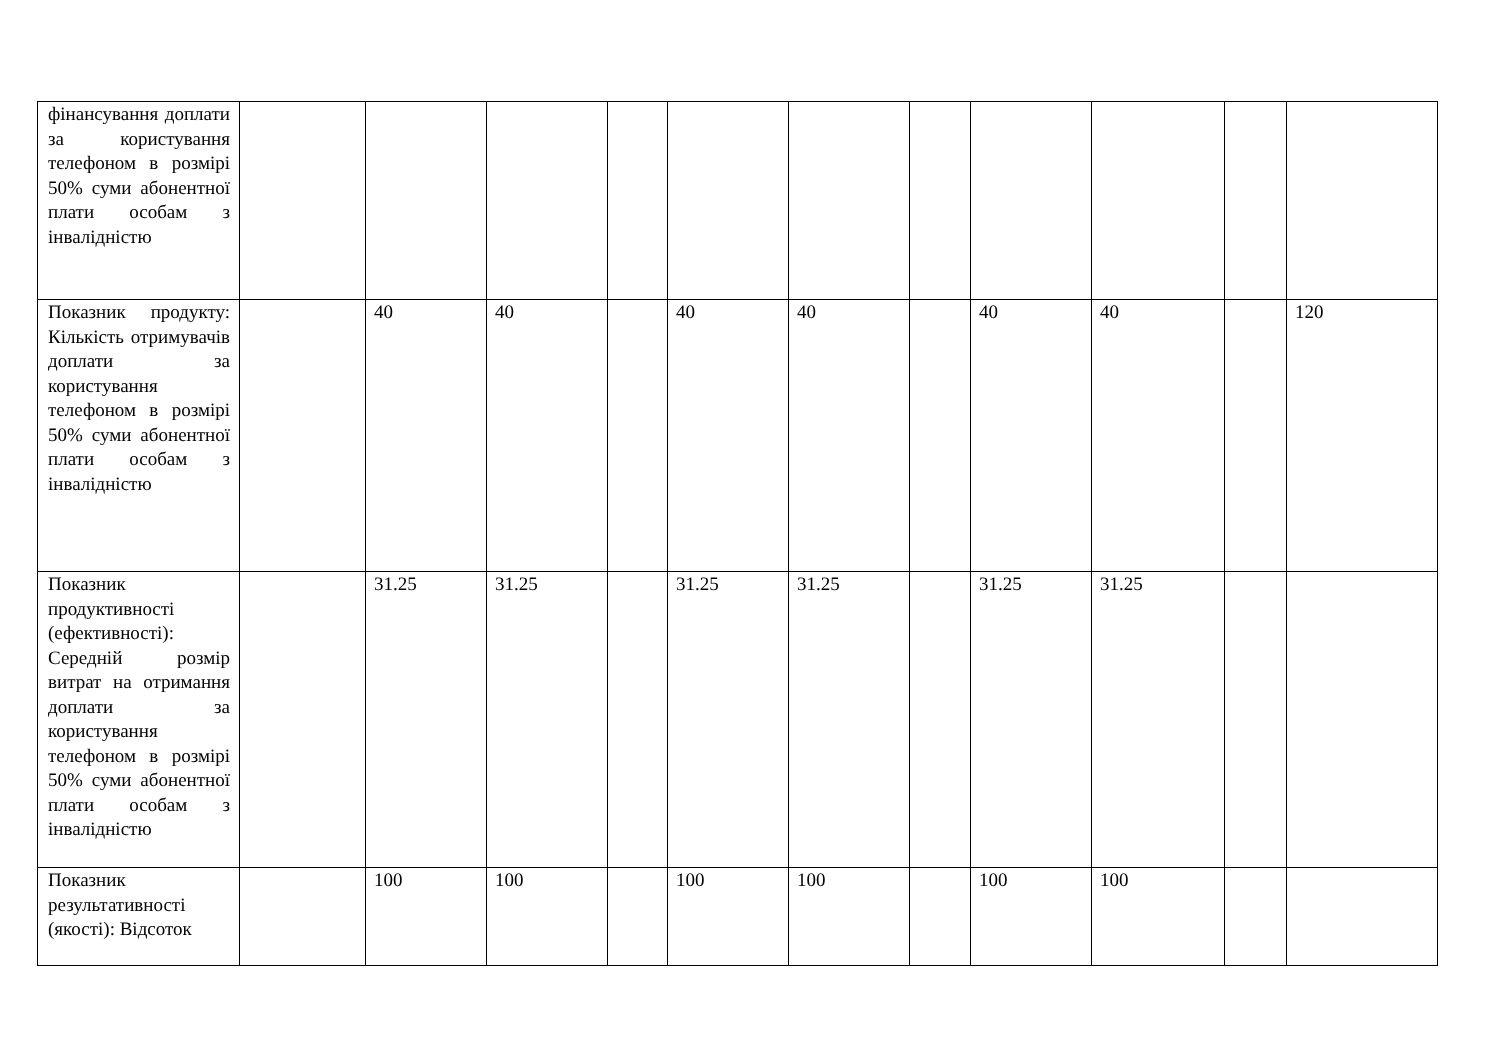| фінансування доплати за користування телефоном в розмірі 50% суми абонентної плати особам з інвалідністю | | | | | | | | | | | |
| Показник продукту: Кількість отримувачів доплати за користування телефоном в розмірі 50% суми абонентної плати особам з інвалідністю | | 40 | 40 | | 40 | 40 | | 40 | 40 | | 120 |
| Показник продуктивності (ефективності): Середній розмір витрат на отримання доплати за користування телефоном в розмірі 50% суми абонентної плати особам з інвалідністю | | 31.25 | 31.25 | | 31.25 | 31.25 | | 31.25 | 31.25 | | |
| Показник результативності (якості): Відсоток | | 100 | 100 | | 100 | 100 | | 100 | 100 | | |